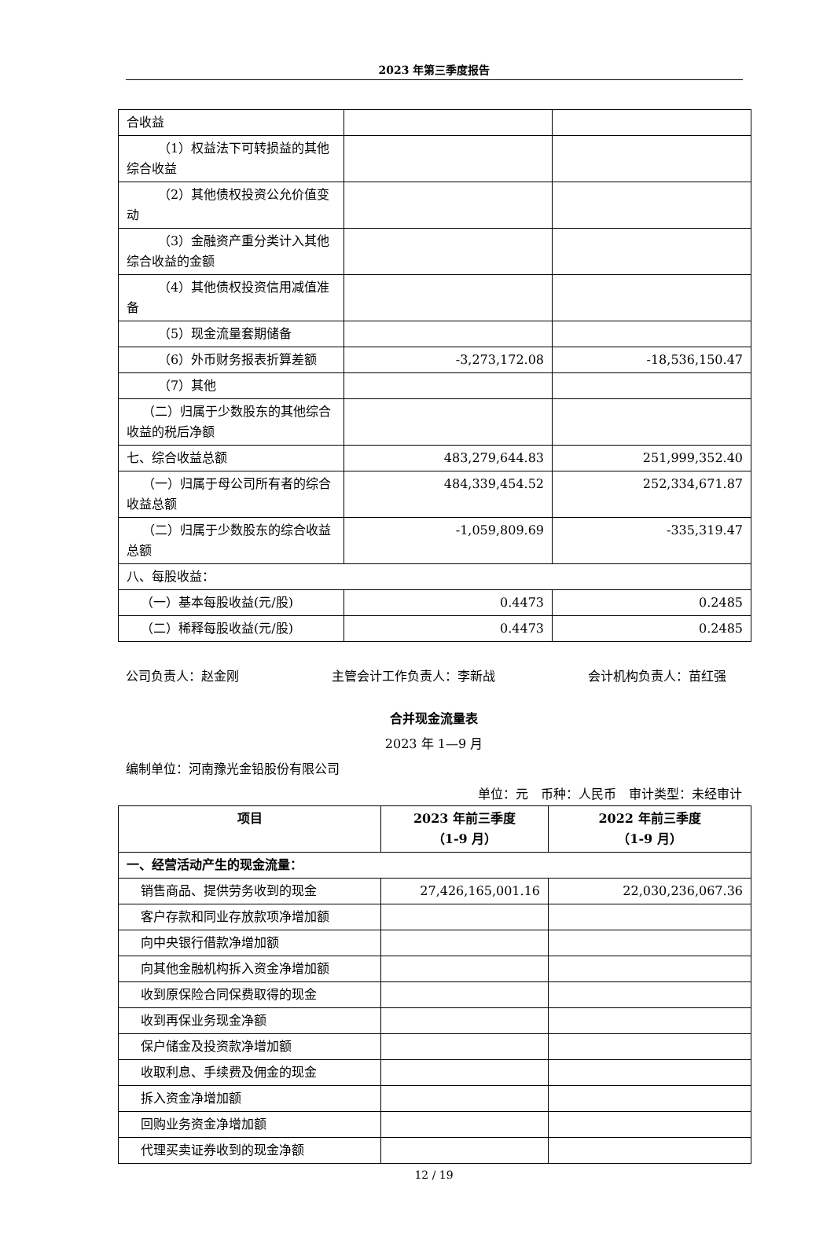2023 年第三季度报告
| 合收益 | | |
| （1）权益法下可转损益的其他综合收益 | | |
| （2）其他债权投资公允价值变动 | | |
| （3）金融资产重分类计入其他综合收益的金额 | | |
| （4）其他债权投资信用减值准备 | | |
| （5）现金流量套期储备 | | |
| （6）外币财务报表折算差额 | -3,273,172.08 | -18,536,150.47 |
| （7）其他 | | |
| （二）归属于少数股东的其他综合收益的税后净额 | | |
| 七、综合收益总额 | 483,279,644.83 | 251,999,352.40 |
| （一）归属于母公司所有者的综合收益总额 | 484,339,454.52 | 252,334,671.87 |
| （二）归属于少数股东的综合收益总额 | -1,059,809.69 | -335,319.47 |
| 八、每股收益： | | |
| （一）基本每股收益(元/股) | 0.4473 | 0.2485 |
| （二）稀释每股收益(元/股) | 0.4473 | 0.2485 |
公司负责人：赵金刚 主管会计工作负责人：李新战 会计机构负责人：苗红强
合并现金流量表
2023 年 1—9 月
编制单位：河南豫光金铅股份有限公司
单位：元　币种：人民币　审计类型：未经审计
| 项目 | 2023 年前三季度 （1-9 月） | 2022 年前三季度 （1-9 月） |
| --- | --- | --- |
| 一、经营活动产生的现金流量： | | |
| 销售商品、提供劳务收到的现金 | 27,426,165,001.16 | 22,030,236,067.36 |
| 客户存款和同业存放款项净增加额 | | |
| 向中央银行借款净增加额 | | |
| 向其他金融机构拆入资金净增加额 | | |
| 收到原保险合同保费取得的现金 | | |
| 收到再保业务现金净额 | | |
| 保户储金及投资款净增加额 | | |
| 收取利息、手续费及佣金的现金 | | |
| 拆入资金净增加额 | | |
| 回购业务资金净增加额 | | |
| 代理买卖证券收到的现金净额 | | |
12 / 19